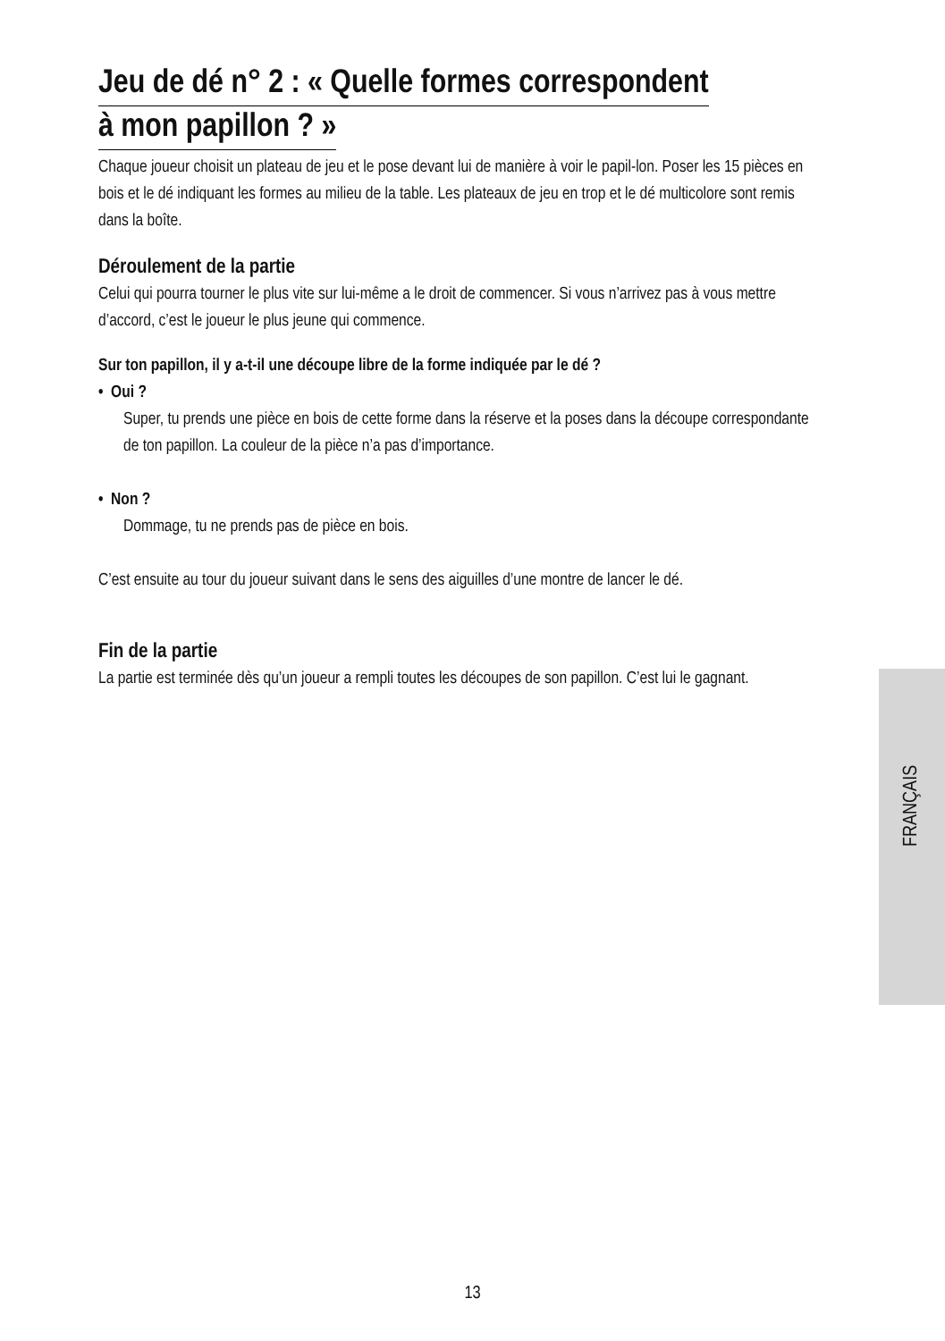Jeu de dé n° 2 : « Quelle formes correspondent
à mon papillon ? »
Chaque joueur choisit un plateau de jeu et le pose devant lui de manière à voir le papil-lon. Poser les 15 pièces en bois et le dé indiquant les formes au milieu de la table. Les plateaux de jeu en trop et le dé multicolore sont remis dans la boîte.
Déroulement de la partie
Celui qui pourra tourner le plus vite sur lui-même a le droit de commencer. Si vous n’arrivez pas à vous mettre d’accord, c’est le joueur le plus jeune qui commence.
Sur ton papillon, il y a-t-il une découpe libre de la forme indiquée par le dé ?
• Oui ?
Super, tu prends une pièce en bois de cette forme dans la réserve et la poses dans la découpe correspondante de ton papillon. La couleur de la pièce n’a pas d’importance.
• Non ?
Dommage, tu ne prends pas de pièce en bois.
C’est ensuite au tour du joueur suivant dans le sens des aiguilles d’une montre de lancer le dé.
Fin de la partie
La partie est terminée dès qu’un joueur a rempli toutes les découpes de son papillon. C’est lui le gagnant.
FRANÇAIS
13